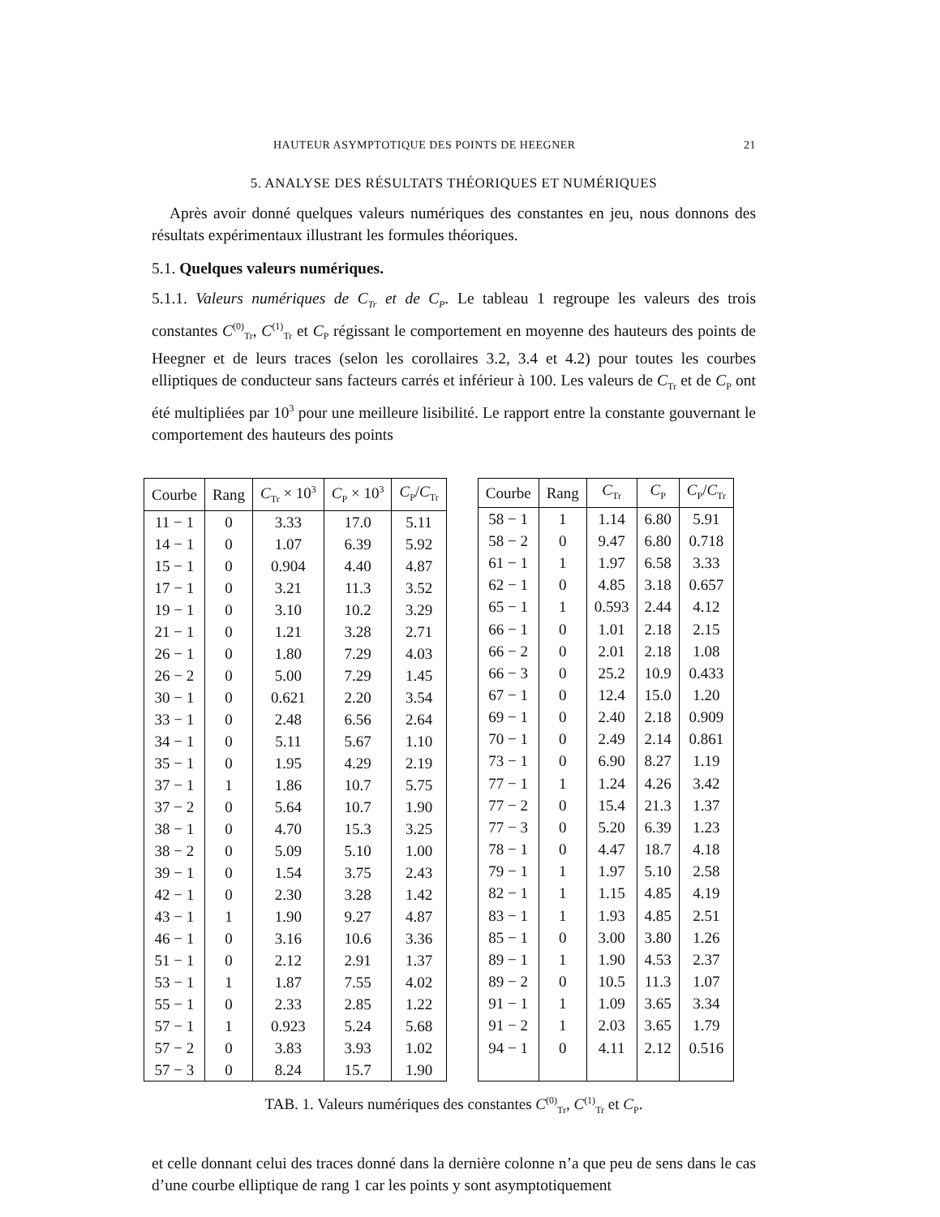HAUTEUR ASYMPTOTIQUE DES POINTS DE HEEGNER 21
5. ANALYSE DES RÉSULTATS THÉORIQUES ET NUMÉRIQUES
Après avoir donné quelques valeurs numériques des constantes en jeu, nous donnons des résultats expérimentaux illustrant les formules théoriques.
5.1. Quelques valeurs numériques.
5.1.1. Valeurs numériques de C<sub>Tr</sub> et de C<sub>P</sub>. Le tableau 1 regroupe les valeurs des trois constantes C<sup>(0)</sup><sub>Tr</sub>, C<sup>(1)</sup><sub>Tr</sub> et C<sub>P</sub> régissant le comportement en moyenne des hauteurs des points de Heegner et de leurs traces (selon les corollaires 3.2, 3.4 et 4.2) pour toutes les courbes elliptiques de conducteur sans facteurs carrés et inférieur à 100. Les valeurs de C<sub>Tr</sub> et de C<sub>P</sub> ont été multipliées par 10<sup>3</sup> pour une meilleure lisibilité. Le rapport entre la constante gouvernant le comportement des hauteurs des points
| Courbe | Rang | C<sub>Tr</sub> × 10<sup>3</sup> | C<sub>P</sub> × 10<sup>3</sup> | C<sub>P</sub>/ C<sub>Tr</sub> |
| --- | --- | --- | --- | --- |
| 11 − 1 | 0 | 3.33 | 17.0 | 5.11 |
| 14 − 1 | 0 | 1.07 | 6.39 | 5.92 |
| 15 − 1 | 0 | 0.904 | 4.40 | 4.87 |
| 17 − 1 | 0 | 3.21 | 11.3 | 3.52 |
| 19 − 1 | 0 | 3.10 | 10.2 | 3.29 |
| 21 − 1 | 0 | 1.21 | 3.28 | 2.71 |
| 26 − 1 | 0 | 1.80 | 7.29 | 4.03 |
| 26 − 2 | 0 | 5.00 | 7.29 | 1.45 |
| 30 − 1 | 0 | 0.621 | 2.20 | 3.54 |
| 33 − 1 | 0 | 2.48 | 6.56 | 2.64 |
| 34 − 1 | 0 | 5.11 | 5.67 | 1.10 |
| 35 − 1 | 0 | 1.95 | 4.29 | 2.19 |
| 37 − 1 | 1 | 1.86 | 10.7 | 5.75 |
| 37 − 2 | 0 | 5.64 | 10.7 | 1.90 |
| 38 − 1 | 0 | 4.70 | 15.3 | 3.25 |
| 38 − 2 | 0 | 5.09 | 5.10 | 1.00 |
| 39 − 1 | 0 | 1.54 | 3.75 | 2.43 |
| 42 − 1 | 0 | 2.30 | 3.28 | 1.42 |
| 43 − 1 | 1 | 1.90 | 9.27 | 4.87 |
| 46 − 1 | 0 | 3.16 | 10.6 | 3.36 |
| 51 − 1 | 0 | 2.12 | 2.91 | 1.37 |
| 53 − 1 | 1 | 1.87 | 7.55 | 4.02 |
| 55 − 1 | 0 | 2.33 | 2.85 | 1.22 |
| 57 − 1 | 1 | 0.923 | 5.24 | 5.68 |
| 57 − 2 | 0 | 3.83 | 3.93 | 1.02 |
| 57 − 3 | 0 | 8.24 | 15.7 | 1.90 |
| Courbe | Rang | C<sub>Tr</sub> | C<sub>P</sub> | C<sub>P</sub>/ C<sub>Tr</sub> |
| --- | --- | --- | --- | --- |
| 58 − 1 | 1 | 1.14 | 6.80 | 5.91 |
| 58 − 2 | 0 | 9.47 | 6.80 | 0.718 |
| 61 − 1 | 1 | 1.97 | 6.58 | 3.33 |
| 62 − 1 | 0 | 4.85 | 3.18 | 0.657 |
| 65 − 1 | 1 | 0.593 | 2.44 | 4.12 |
| 66 − 1 | 0 | 1.01 | 2.18 | 2.15 |
| 66 − 2 | 0 | 2.01 | 2.18 | 1.08 |
| 66 − 3 | 0 | 25.2 | 10.9 | 0.433 |
| 67 − 1 | 0 | 12.4 | 15.0 | 1.20 |
| 69 − 1 | 0 | 2.40 | 2.18 | 0.909 |
| 70 − 1 | 0 | 2.49 | 2.14 | 0.861 |
| 73 − 1 | 0 | 6.90 | 8.27 | 1.19 |
| 77 − 1 | 1 | 1.24 | 4.26 | 3.42 |
| 77 − 2 | 0 | 15.4 | 21.3 | 1.37 |
| 77 − 3 | 0 | 5.20 | 6.39 | 1.23 |
| 78 − 1 | 0 | 4.47 | 18.7 | 4.18 |
| 79 − 1 | 1 | 1.97 | 5.10 | 2.58 |
| 82 − 1 | 1 | 1.15 | 4.85 | 4.19 |
| 83 − 1 | 1 | 1.93 | 4.85 | 2.51 |
| 85 − 1 | 0 | 3.00 | 3.80 | 1.26 |
| 89 − 1 | 1 | 1.90 | 4.53 | 2.37 |
| 89 − 2 | 0 | 10.5 | 11.3 | 1.07 |
| 91 − 1 | 1 | 1.09 | 3.65 | 3.34 |
| 91 − 2 | 1 | 2.03 | 3.65 | 1.79 |
| 94 − 1 | 0 | 4.11 | 2.12 | 0.516 |
TAB. 1. Valeurs numériques des constantes C<sup>(0)</sup><sub>Tr</sub>, C<sup>(1)</sup><sub>Tr</sub> et C<sub>P</sub>.
et celle donnant celui des traces donné dans la dernière colonne n’a que peu de sens dans le cas d’une courbe elliptique de rang 1 car les points y sont asymptotiquement